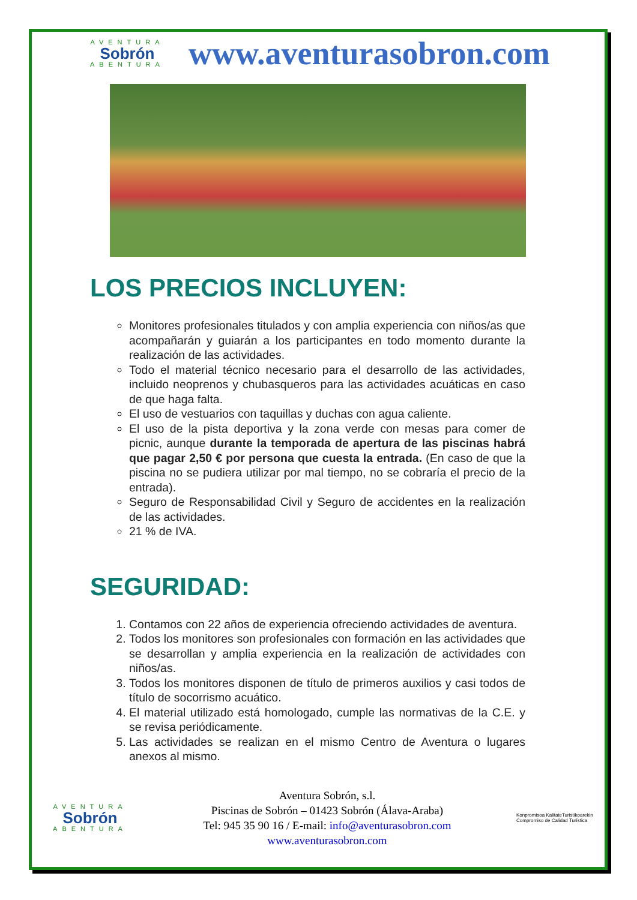AVENTURA
Sobrón
ABENTURA
www.aventurasobron.com
LOS PRECIOS INCLUYEN:
Monitores profesionales titulados y con amplia experiencia con niños/as que acompañarán y guiarán a los participantes en todo momento durante la realización de las actividades.
Todo el material técnico necesario para el desarrollo de las actividades, incluido neoprenos y chubasqueros para las actividades acuáticas en caso de que haga falta.
El uso de vestuarios con taquillas y duchas con agua caliente.
El uso de la pista deportiva y la zona verde con mesas para comer de picnic, aunque durante la temporada de apertura de las piscinas habrá que pagar 2,50 € por persona que cuesta la entrada. (En caso de que la piscina no se pudiera utilizar por mal tiempo, no se cobraría el precio de la entrada).
Seguro de Responsabilidad Civil y Seguro de accidentes en la realización de las actividades.
21 % de IVA.
SEGURIDAD:
1. Contamos con 22 años de experiencia ofreciendo actividades de aventura.
2. Todos los monitores son profesionales con formación en las actividades que se desarrollan y amplia experiencia en la realización de actividades con niños/as.
3. Todos los monitores disponen de título de primeros auxilios y casi todos de título de socorrismo acuático.
4. El material utilizado está homologado, cumple las normativas de la C.E. y se revisa periódicamente.
5. Las actividades se realizan en el mismo Centro de Aventura o lugares anexos al mismo.
AVENTURA
Sobrón
ABENTURA
Aventura Sobrón, s.l.
Piscinas de Sobrón – 01423 Sobrón (Álava-Araba)
Tel: 945 35 90 16 / E-mail: info@aventurasobron.com
www.aventurasobron.com
Konpromisoa KalitateTuristikoarekin
Compromiso de Calidad Turística